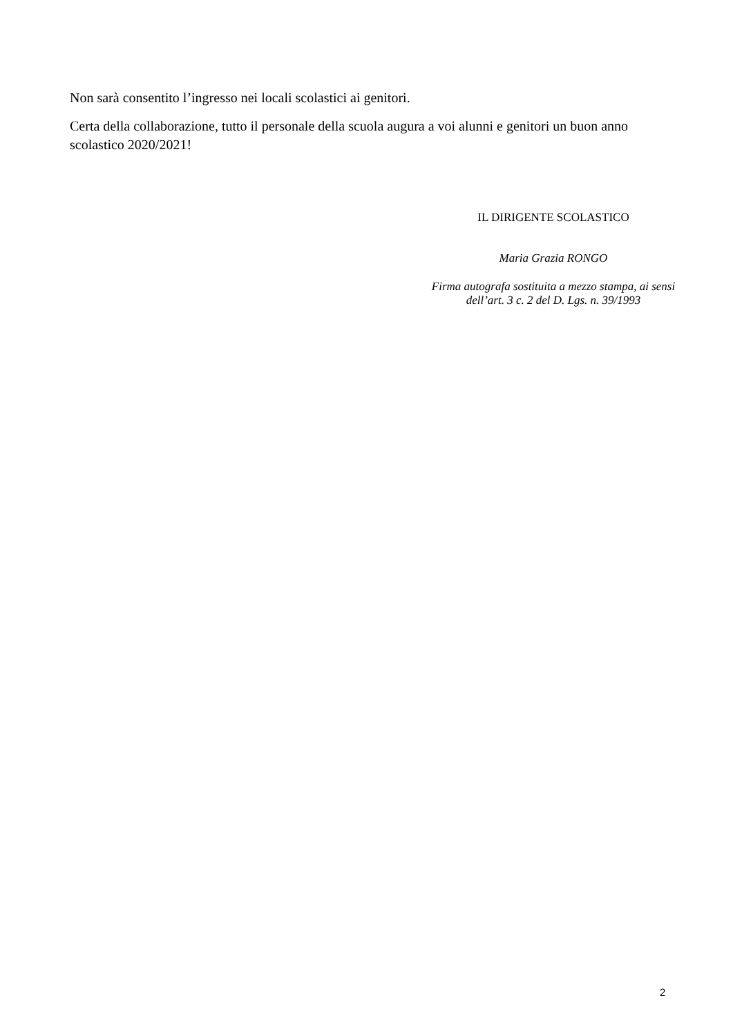Non sarà consentito l’ingresso nei locali scolastici ai genitori.
Certa della collaborazione, tutto il personale della scuola augura a voi alunni e genitori un buon anno scolastico 2020/2021!
IL DIRIGENTE SCOLASTICO
Maria Grazia RONGO
Firma autografa sostituita a mezzo stampa, ai sensi
dell’art. 3 c. 2 del D. Lgs. n. 39/1993
2